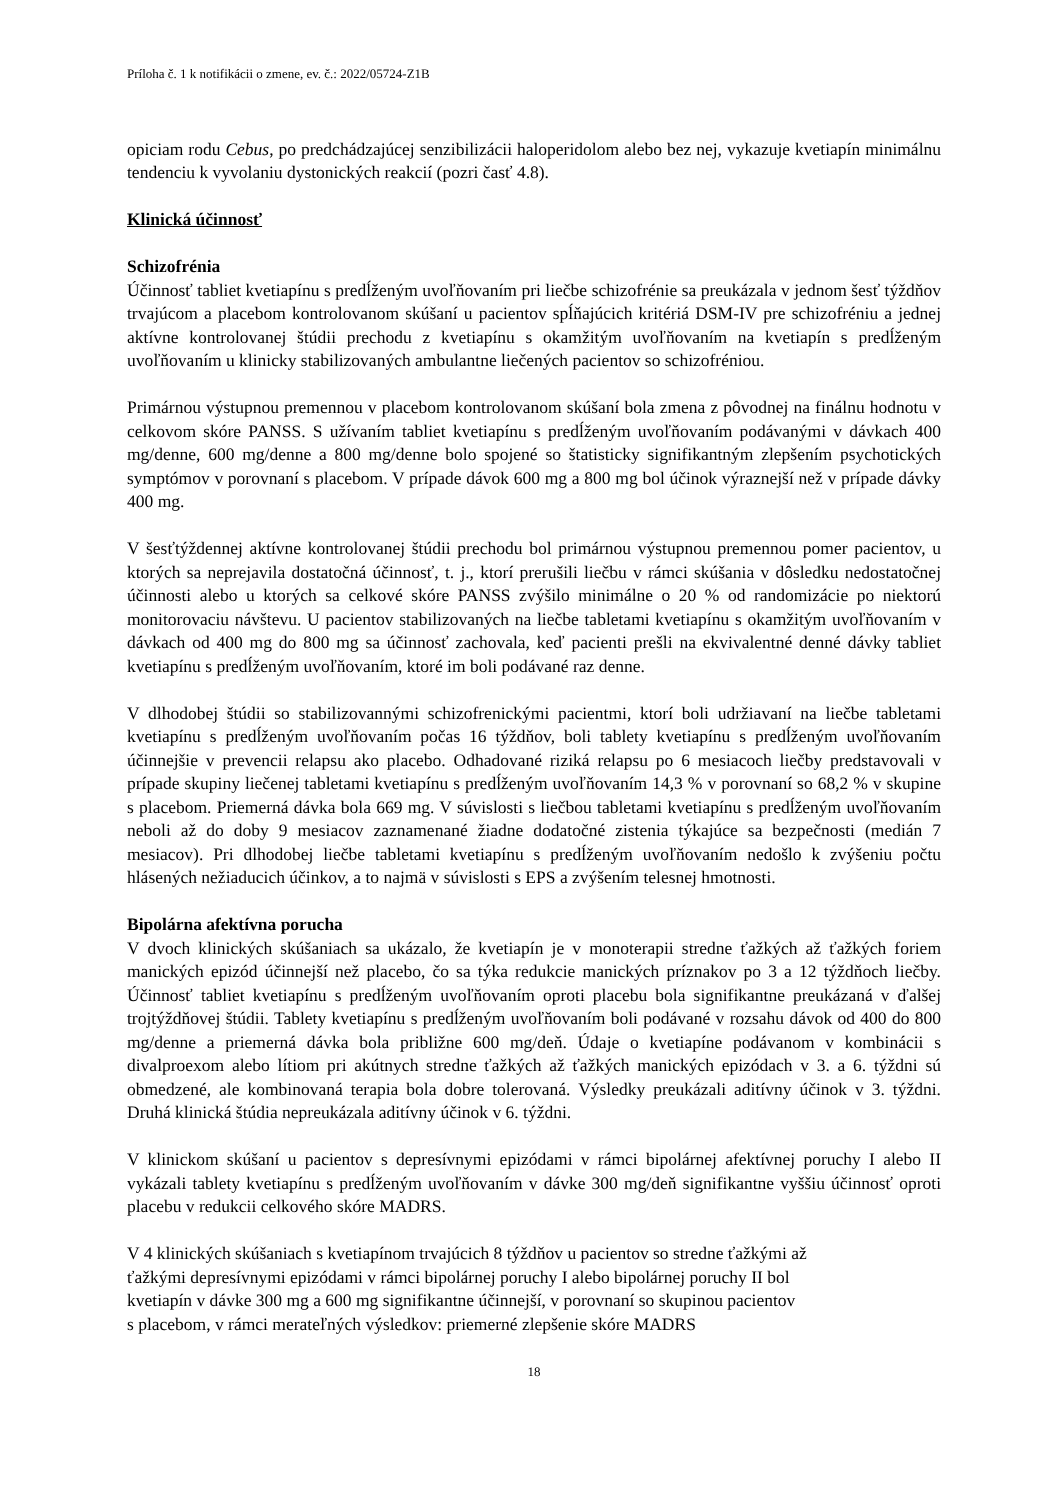Príloha č. 1 k notifikácii o zmene, ev. č.: 2022/05724-Z1B
opiciam rodu Cebus, po predchádzajúcej senzibilizácii haloperidolom alebo bez nej, vykazuje kvetiapín minimálnu tendenciu k vyvolaniu dystonických reakcií (pozri časť 4.8).
Klinická účinnosť
Schizofrénia
Účinnosť tabliet kvetiapínu s predĺženým uvoľňovaním pri liečbe schizofrénie sa preukázala v jednom šesť týždňov trvajúcom a placebom kontrolovanom skúšaní u pacientov spĺňajúcich kritériá DSM-IV pre schizofréniu a jednej aktívne kontrolovanej štúdii prechodu z kvetiapínu s okamžitým uvoľňovaním na kvetiapín s predĺženým uvoľňovaním u klinicky stabilizovaných ambulantne liečených pacientov so schizofréniou.
Primárnou výstupnou premennou v placebom kontrolovanom skúšaní bola zmena z pôvodnej na finálnu hodnotu v celkovom skóre PANSS. S užívaním tabliet kvetiapínu s predĺženým uvoľňovaním podávanými v dávkach 400 mg/denne, 600 mg/denne a 800 mg/denne bolo spojené so štatisticky signifikantným zlepšením psychotických symptómov v porovnaní s placebom. V prípade dávok 600 mg a 800 mg bol účinok výraznejší než v prípade dávky 400 mg.
V šesťtýždennej aktívne kontrolovanej štúdii prechodu bol primárnou výstupnou premennou pomer pacientov, u ktorých sa neprejavila dostatočná účinnosť, t. j., ktorí prerušili liečbu v rámci skúšania v dôsledku nedostatočnej účinnosti alebo u ktorých sa celkové skóre PANSS zvýšilo minimálne o 20 % od randomizácie po niektorú monitorovaciu návštevu. U pacientov stabilizovaných na liečbe tabletami kvetiapínu s okamžitým uvoľňovaním v dávkach od 400 mg do 800 mg sa účinnosť zachovala, keď pacienti prešli na ekvivalentné denné dávky tabliet kvetiapínu s predĺženým uvoľňovaním, ktoré im boli podávané raz denne.
V dlhodobej štúdii so stabilizovannými schizofrenickými pacientmi, ktorí boli udržiavaní na liečbe tabletami kvetiapínu s predĺženým uvoľňovaním počas 16 týždňov, boli tablety kvetiapínu s predĺženým uvoľňovaním účinnejšie v prevencii relapsu ako placebo. Odhadované riziká relapsu po 6 mesiacoch liečby predstavovali v prípade skupiny liečenej tabletami kvetiapínu s predĺženým uvoľňovaním 14,3 % v porovnaní so 68,2 % v skupine s placebom. Priemerná dávka bola 669 mg. V súvislosti s liečbou tabletami kvetiapínu s predĺženým uvoľňovaním neboli až do doby 9 mesiacov zaznamenané žiadne dodatočné zistenia týkajúce sa bezpečnosti (medián 7 mesiacov). Pri dlhodobej liečbe tabletami kvetiapínu s predĺženým uvoľňovaním nedošlo k zvýšeniu počtu hlásených nežiaducich účinkov, a to najmä v súvislosti s EPS a zvýšením telesnej hmotnosti.
Bipolárna afektívna porucha
V dvoch klinických skúšaniach sa ukázalo, že kvetiapín je v monoterapii stredne ťažkých až ťažkých foriem manických epizód účinnejší než placebo, čo sa týka redukcie manických príznakov po 3 a 12 týždňoch liečby. Účinnosť tabliet kvetiapínu s predĺženým uvoľňovaním oproti placebu bola signifikantne preukázaná v ďalšej trojtýždňovej štúdii. Tablety kvetiapínu s predĺženým uvoľňovaním boli podávané v rozsahu dávok od 400 do 800 mg/denne a priemerná dávka bola približne 600 mg/deň. Údaje o kvetiapíne podávanom v kombinácii s divalproexom alebo lítiom pri akútnych stredne ťažkých až ťažkých manických epizódach v 3. a 6. týždni sú obmedzené, ale kombinovaná terapia bola dobre tolerovaná. Výsledky preukázali aditívny účinok v 3. týždni. Druhá klinická štúdia nepreukázala aditívny účinok v 6. týždni.
V klinickom skúšaní u pacientov s depresívnymi epizódami v rámci bipolárnej afektívnej poruchy I alebo II vykázali tablety kvetiapínu s predĺženým uvoľňovaním v dávke 300 mg/deň signifikantne vyššiu účinnosť oproti placebu v redukcii celkového skóre MADRS.
V 4 klinických skúšaniach s kvetiapínom trvajúcich 8 týždňov u pacientov so stredne ťažkými až
ťažkými depresívnymi epizódami v rámci bipolárnej poruchy I alebo bipolárnej poruchy II bol
kvetiapín v dávke 300 mg a 600 mg signifikantne účinnejší, v porovnaní so skupinou pacientov
s placebom, v rámci merateľných výsledkov: priemerné zlepšenie skóre MADRS
18